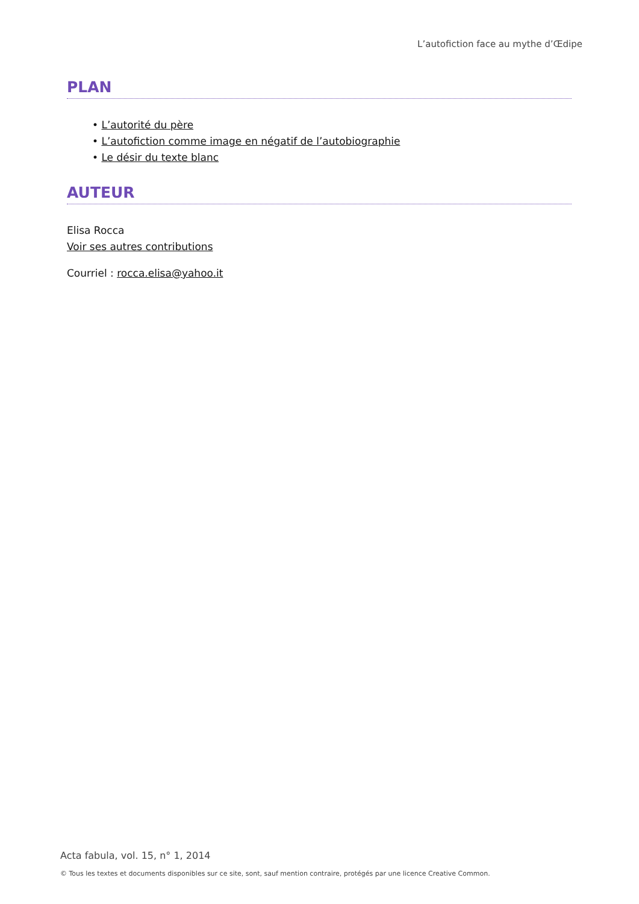L’autofiction face au mythe d’Œdipe
PLAN
• L’autorité du père
• L’autofiction comme image en négatif de l’autobiographie
• Le désir du texte blanc
AUTEUR
Elisa Rocca
Voir ses autres contributions
Courriel : rocca.elisa@yahoo.it
Acta fabula, vol. 15, n° 1, 2014
© Tous les textes et documents disponibles sur ce site, sont, sauf mention contraire, protégés par une licence Creative Common.